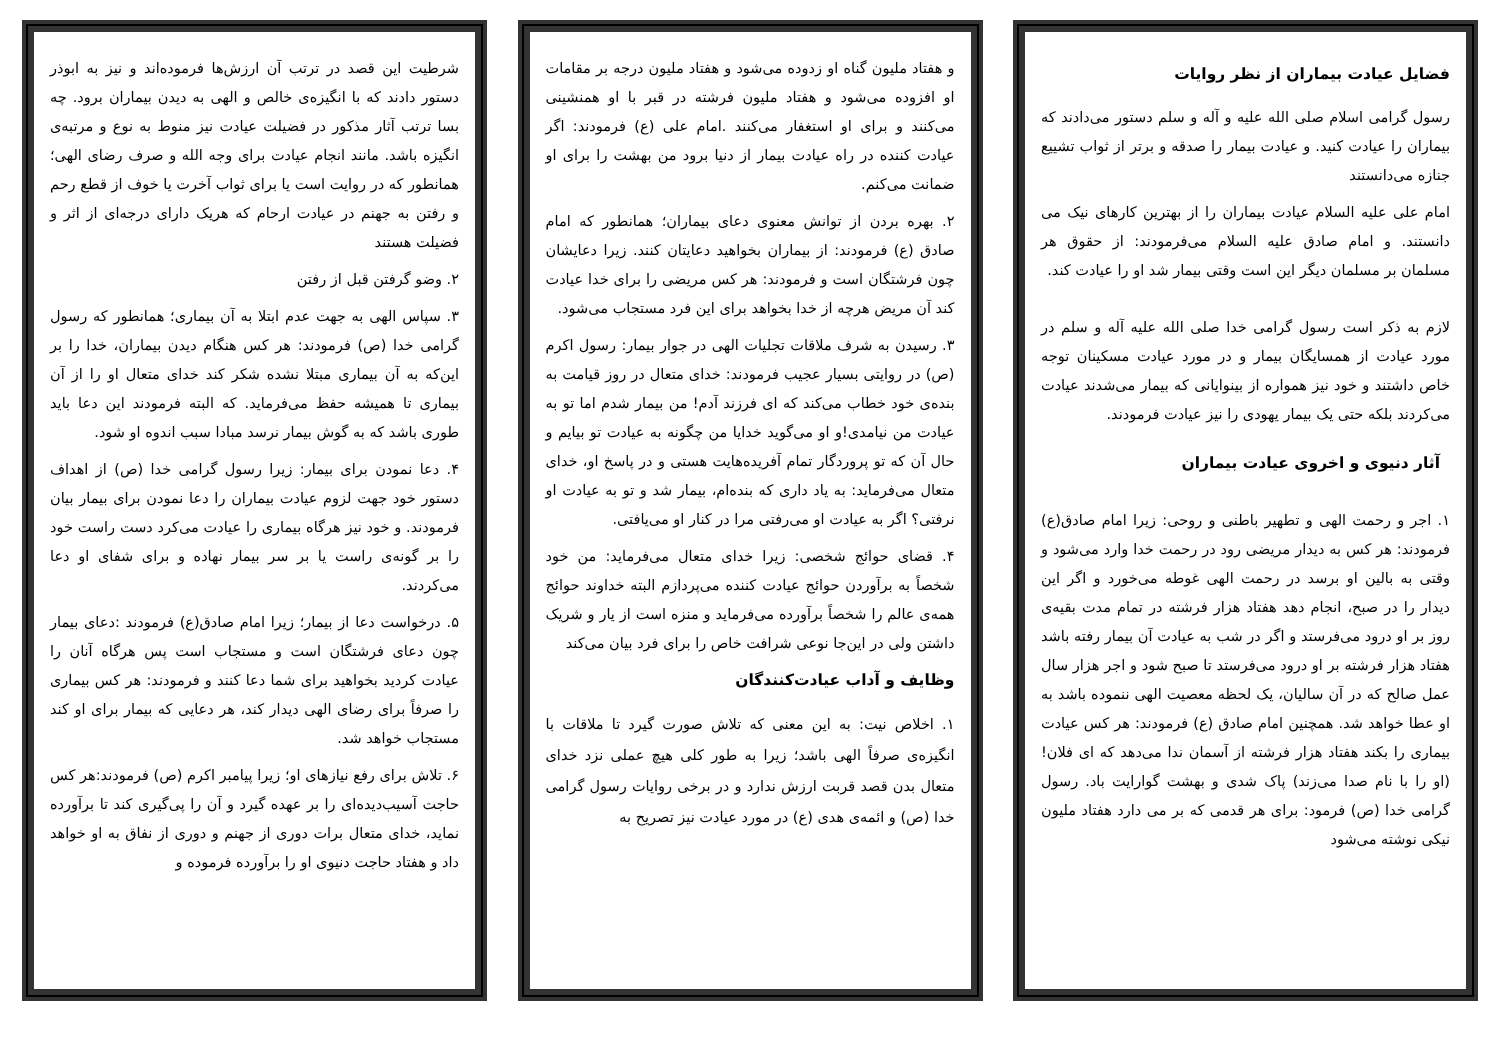فضایل عیادت بیماران از نظر روایات
رسول گرامی اسلام صلی الله علیه و آله و سلم دستور می‌دادند که بیماران را عیادت کنید. و عیادت بیمار را صدقه و برتر از ثواب تشییع جنازه می‌دانستند
امام علی علیه السلام عیادت بیماران را از بهترین کارهای نیک می دانستند. و امام صادق علیه السلام می‌فرمودند: از حقوق هر مسلمان بر مسلمان دیگر این است وقتی بیمار شد او را عیادت کند.
لازم به ذکر است رسول گرامی خدا صلی الله علیه آله و سلم در مورد عیادت از همسایگان بیمار و در مورد عیادت مسکینان توجه خاص داشتند و خود نیز همواره از بینوایانی که بیمار می‌شدند عیادت می‌کردند بلکه حتی یک بیمار یهودی را نیز عیادت فرمودند.
آثار دنیوی و اخروی عیادت بیماران
۱. اجر و رحمت الهی و تطهیر باطنی و روحی: زیرا امام صادق(ع) فرمودند: هر کس به دیدار مریضی رود در رحمت خدا وارد می‌شود و وقتی به بالین او برسد در رحمت الهی غوطه می‌خورد و اگر این دیدار را در صبح، انجام دهد هفتاد هزار فرشته در تمام مدت بقیه‌ی روز بر او درود می‌فرستد و اگر در شب به عیادت آن بیمار رفته باشد هفتاد هزار فرشته بر او درود می‌فرستد تا صبح شود و اجر هزار سال عمل صالح که در آن سالیان، یک لحظه معصیت الهی ننموده باشد به او عطا خواهد شد. همچنین امام صادق (ع) فرمودند: هر کس عیادت بیماری را بکند هفتاد هزار فرشته از آسمان ندا می‌دهد که ای فلان! (او را با نام صدا می‌زند) پاک شدی و بهشت گوارایت باد. رسول گرامی خدا (ص) فرمود: برای هر قدمی که بر می دارد هفتاد ملیون نیکی نوشته می‌شود
و هفتاد ملیون گناه او زدوده می‌شود و هفتاد ملیون درجه بر مقامات او افزوده می‌شود و هفتاد ملیون فرشته در قبر با او همنشینی می‌کنند و برای او استغفار می‌کنند .امام علی (ع) فرمودند: اگر عیادت کننده در راه عیادت بیمار از دنیا برود من بهشت را برای او ضمانت می‌کنم.
۲. بهره بردن از توانش معنوی دعای بیماران؛ همانطور که امام صادق (ع) فرمودند: از بیماران بخواهید دعایتان کنند. زیرا دعایشان چون فرشتگان است و فرمودند: هر کس مریضی را برای خدا عیادت کند آن مریض هرچه از خدا بخواهد برای این فرد مستجاب می‌شود.
۳. رسیدن به شرف ملاقات تجلیات الهی در جوار بیمار: رسول اکرم (ص) در روایتی بسیار عجیب فرمودند: خدای متعال در روز قیامت به بنده‌ی خود خطاب می‌کند که ای فرزند آدم! من بیمار شدم اما تو به عیادت من نیامدی!و او می‌گوید خدایا من چگونه به عیادت تو بیایم و حال آن که تو پروردگار تمام آفریده‌هایت هستی و در پاسخ او، خدای متعال می‌فرماید: به یاد داری که بنده‌ام، بیمار شد و تو به عیادت او نرفتی؟ اگر به عیادت او می‌رفتی مرا در کنار او می‌یافتی.
۴. قضای حوائج شخصی: زیرا خدای متعال می‌فرماید: من خود شخصاً به برآوردن حوائج عیادت کننده می‌پردازم البته خداوند حوائج همه‌ی عالم را شخصاً برآورده می‌فرماید و منزه است از یار و شریک داشتن ولی در این‌جا نوعی شرافت خاص را برای فرد بیان می‌کند
وظایف و آداب عیادت‌کنندگان
۱. اخلاص نیت: به این معنی که تلاش صورت گیرد تا ملاقات با انگیزه‌ی صرفاً الهی باشد؛ زیرا به طور کلی هیچ عملی نزد خدای متعال بدن قصد قربت ارزش ندارد و در برخی روایات رسول گرامی خدا (ص) و ائمه‌ی هدی (ع) در مورد عیادت نیز تصریح به
شرطیت این قصد در ترتب آن ارزش‌ها فرموده‌اند و نیز به ابوذر دستور دادند که با انگیزه‌ی خالص و الهی به دیدن بیماران برود. چه بسا ترتب آثار مذکور در فضیلت عیادت نیز منوط به نوع و مرتبه‌ی انگیزه باشد. مانند انجام عیادت برای وجه الله و صرف رضای الهی؛ همانطور که در روایت است یا برای ثواب آخرت یا خوف از قطع رحم و رفتن به جهنم در عیادت ارحام که هریک دارای درجه‌ای از اثر و فضیلت هستند
۲. وضو گرفتن قبل از رفتن
۳. سپاس الهی به جهت عدم ابتلا به آن بیماری؛ همانطور که رسول گرامی خدا (ص) فرمودند: هر کس هنگام دیدن بیماران، خدا را بر این‌که به آن بیماری مبتلا نشده شکر کند خدای متعال او را از آن بیماری تا همیشه حفظ می‌فرماید. که البته فرمودند این دعا باید طوری باشد که به گوش بیمار نرسد مبادا سبب اندوه او شود.
۴. دعا نمودن برای بیمار: زیرا رسول گرامی خدا (ص) از اهداف دستور خود جهت لزوم عیادت بیماران را دعا نمودن برای بیمار بیان فرمودند. و خود نیز هرگاه بیماری را عیادت می‌کرد دست راست خود را بر گونه‌ی راست یا بر سر بیمار نهاده و برای شفای او دعا می‌کردند.
۵. درخواست دعا از بیمار؛ زیرا امام صادق(ع) فرمودند :دعای بیمار چون دعای فرشتگان است و مستجاب است پس هرگاه آنان را عیادت کردید بخواهید برای شما دعا کنند و فرمودند: هر کس بیماری را صرفاً برای رضای الهی دیدار کند، هر دعایی که بیمار برای او کند مستجاب خواهد شد.
۶. تلاش برای رفع نیازهای او؛ زیرا پیامبر اکرم (ص) فرمودند:هر کس حاجت آسیب‌دیده‌ای را بر عهده گیرد و آن را پی‌گیری کند تا برآورده نماید، خدای متعال برات دوری از جهنم و دوری از نفاق به او خواهد داد و هفتاد حاجت دنیوی او را برآورده فرموده و